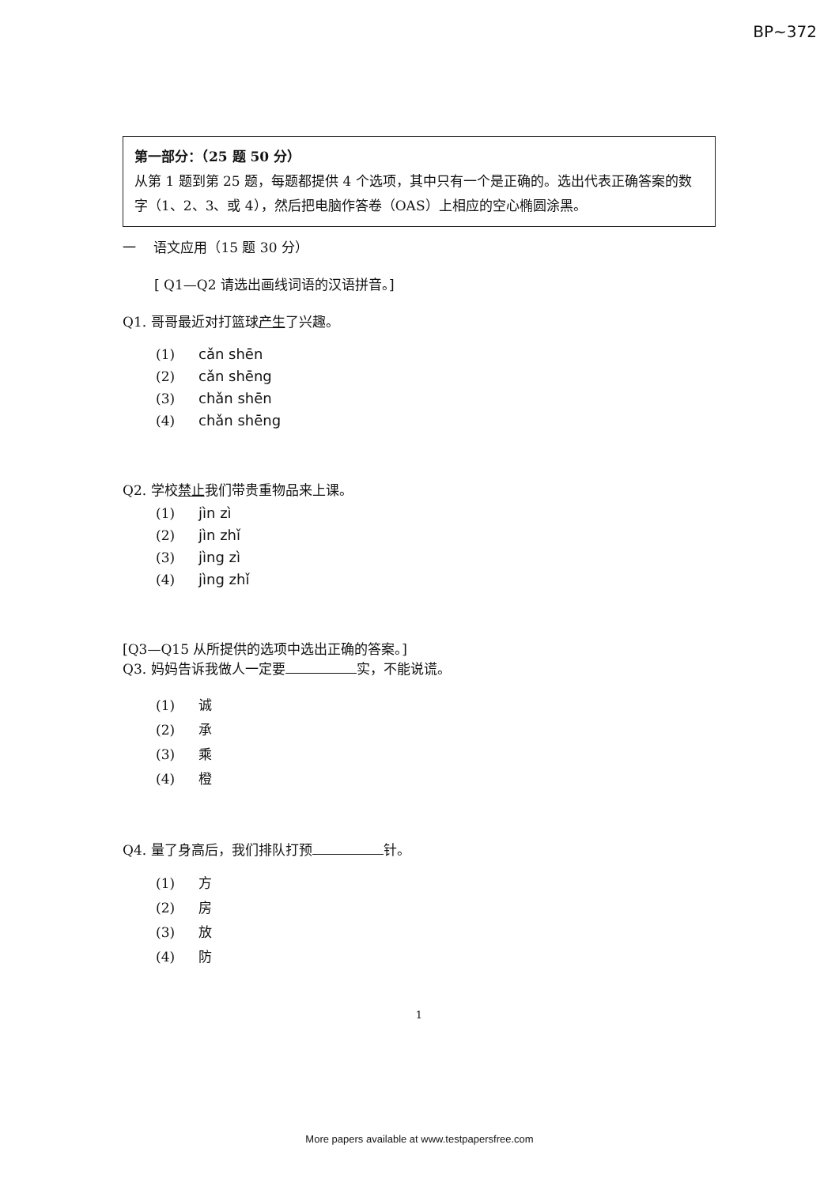BP~372
第一部分：（25 题 50 分）
从第 1 题到第 25 题，每题都提供 4 个选项，其中只有一个是正确的。选出代表正确答案的数字（1、2、3、或 4），然后把电脑作答卷（OAS）上相应的空心椭圆涂黑。
一　 语文应用（15 题 30 分）
[ Q1—Q2 请选出画线词语的汉语拼音。]
Q1. 哥哥最近对打篮球产生了兴趣。
(1) cǎn shēn
(2) cǎn shēng
(3) chǎn shēn
(4) chǎn shēng
Q2. 学校禁止我们带贵重物品来上课。
(1) jìn zì
(2) jìn zhǐ
(3) jìng zì
(4) jìng zhǐ
[Q3—Q15 从所提供的选项中选出正确的答案。]
Q3. 妈妈告诉我做人一定要 实，不能说谎。
(1) 诚
(2) 承
(3) 乘
(4) 橙
Q4. 量了身高后，我们排队打预 针。
(1) 方
(2) 房
(3) 放
(4) 防
1
More papers available at www.testpapersfree.com